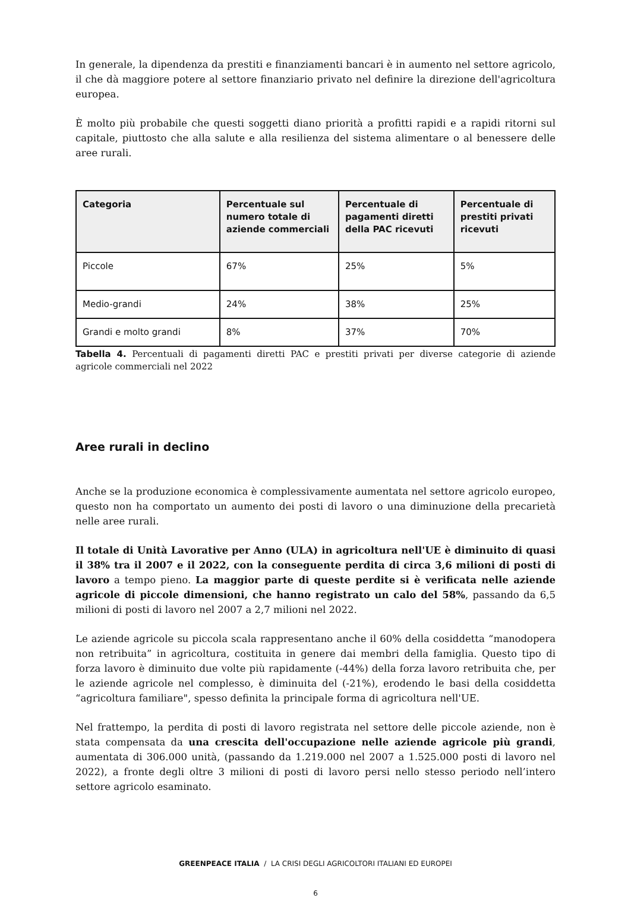In generale, la dipendenza da prestiti e finanziamenti bancari è in aumento nel settore agricolo, il che dà maggiore potere al settore finanziario privato nel definire la direzione dell'agricoltura europea.
È molto più probabile che questi soggetti diano priorità a profitti rapidi e a rapidi ritorni sul capitale, piuttosto che alla salute e alla resilienza del sistema alimentare o al benessere delle aree rurali.
| Categoria | Percentuale sul numero totale di aziende commerciali | Percentuale di pagamenti diretti della PAC ricevuti | Percentuale di prestiti privati ricevuti |
| --- | --- | --- | --- |
| Piccole | 67% | 25% | 5% |
| Medio-grandi | 24% | 38% | 25% |
| Grandi e molto grandi | 8% | 37% | 70% |
Tabella 4. Percentuali di pagamenti diretti PAC e prestiti privati per diverse categorie di aziende agricole commerciali nel 2022
Aree rurali in declino
Anche se la produzione economica è complessivamente aumentata nel settore agricolo europeo, questo non ha comportato un aumento dei posti di lavoro o una diminuzione della precarietà nelle aree rurali.
Il totale di Unità Lavorative per Anno (ULA) in agricoltura nell'UE è diminuito di quasi il 38% tra il 2007 e il 2022, con la conseguente perdita di circa 3,6 milioni di posti di lavoro a tempo pieno. La maggior parte di queste perdite si è verificata nelle aziende agricole di piccole dimensioni, che hanno registrato un calo del 58%, passando da 6,5 milioni di posti di lavoro nel 2007 a 2,7 milioni nel 2022.
Le aziende agricole su piccola scala rappresentano anche il 60% della cosiddetta “manodopera non retribuita” in agricoltura, costituita in genere dai membri della famiglia. Questo tipo di forza lavoro è diminuito due volte più rapidamente (-44%) della forza lavoro retribuita che, per le aziende agricole nel complesso, è diminuita del (-21%), erodendo le basi della cosiddetta “agricoltura familiare", spesso definita la principale forma di agricoltura nell'UE.
Nel frattempo, la perdita di posti di lavoro registrata nel settore delle piccole aziende, non è stata compensata da una crescita dell'occupazione nelle aziende agricole più grandi, aumentata di 306.000 unità, (passando da 1.219.000 nel 2007 a 1.525.000 posti di lavoro nel 2022), a fronte degli oltre 3 milioni di posti di lavoro persi nello stesso periodo nell’intero settore agricolo esaminato.
GREENPEACE ITALIA / LA CRISI DEGLI AGRICOLTORI ITALIANI ED EUROPEI
6